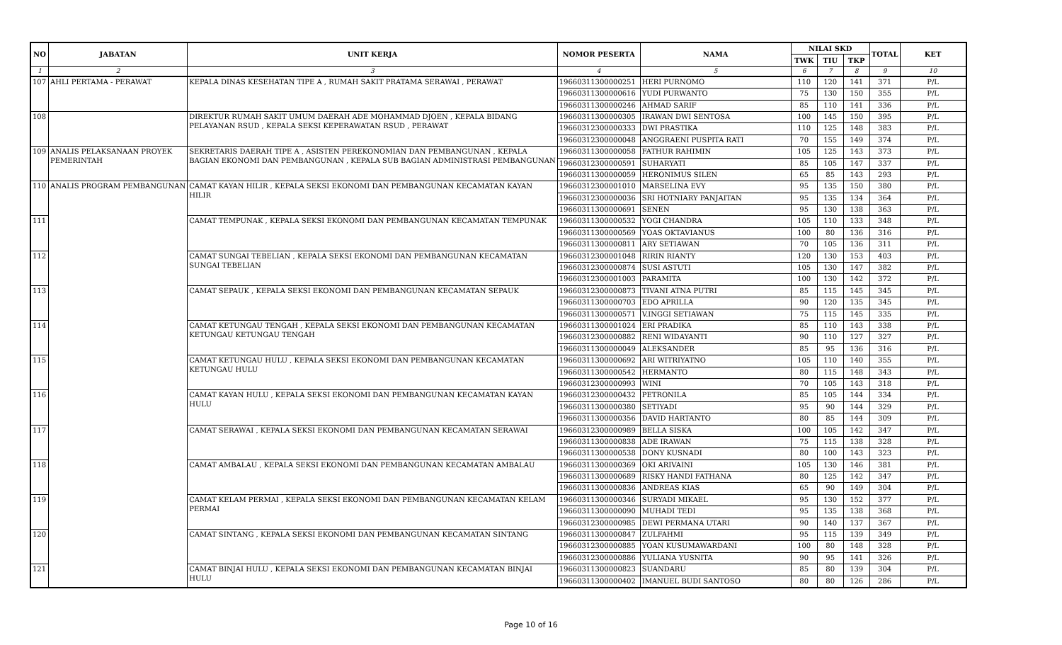| NO | JABATAN | UNIT KERJA | NOMOR PESERTA | NAMA | NILAI SKD | | | TOTAL | KET |
| --- | --- | --- | --- | --- | --- | --- | --- | --- | --- |
| | | | | | TWK | TIU | TKP | | |
| 1 | 2 | 3 | 4 | 5 | 6 | 7 | 8 | 9 | 10 |
| 107 | AHLI PERTAMA - PERAWAT | KEPALA DINAS KESEHATAN TIPE A , RUMAH SAKIT PRATAMA SERAWAI , PERAWAT | 19660311300000251 | HERI PURNOMO | 110 | 120 | 141 | 371 | P/L |
| | | | 19660311300000616 | YUDI PURWANTO | 75 | 130 | 150 | 355 | P/L |
| | | | 19660311300000246 | AHMAD SARIF | 85 | 110 | 141 | 336 | P/L |
| 108 | | DIREKTUR RUMAH SAKIT UMUM DAERAH ADE MOHAMMAD DJOEN , KEPALA BIDANG PELAYANAN RSUD , KEPALA SEKSI KEPERAWATAN RSUD , PERAWAT | 19660311300000305 | IRAWAN DWI SENTOSA | 100 | 145 | 150 | 395 | P/L |
| | | | 19660312300000333 | DWI PRASTIKA | 110 | 125 | 148 | 383 | P/L |
| | | | 19660312300000048 | ANGGRAENI PUSPITA RATI | 70 | 155 | 149 | 374 | P/L |
| 109 | ANALIS PELAKSANAAN PROYEK PEMERINTAH | SEKRETARIS DAERAH TIPE A , ASISTEN PEREKONOMIAN DAN PEMBANGUNAN , KEPALA BAGIAN EKONOMI DAN PEMBANGUNAN , KEPALA SUB BAGIAN ADMINISTRASI PEMBANGUNAN | 19660311300000058 | FATHUR RAHIMIN | 105 | 125 | 143 | 373 | P/L |
| | | | 19660312300000591 | SUHARYATI | 85 | 105 | 147 | 337 | P/L |
| | | | 19660311300000059 | HERONIMUS SILEN | 65 | 85 | 143 | 293 | P/L |
| 110 | ANALIS PROGRAM PEMBANGUNAN | CAMAT KAYAN HILIR , KEPALA SEKSI EKONOMI DAN PEMBANGUNAN KECAMATAN KAYAN HILIR | 19660312300001010 | MARSELINA EVY | 95 | 135 | 150 | 380 | P/L |
| | | | 19660312300000036 | SRI HOTNIARY PANJAITAN | 95 | 135 | 134 | 364 | P/L |
| | | | 19660311300000691 | SENEN | 95 | 130 | 138 | 363 | P/L |
| 111 | | CAMAT TEMPUNAK , KEPALA SEKSI EKONOMI DAN PEMBANGUNAN KECAMATAN TEMPUNAK | 19660311300000532 | YOGI CHANDRA | 105 | 110 | 133 | 348 | P/L |
| | | | 19660311300000569 | YOAS OKTAVIANUS | 100 | 80 | 136 | 316 | P/L |
| | | | 19660311300000811 | ARY SETIAWAN | 70 | 105 | 136 | 311 | P/L |
| 112 | | CAMAT SUNGAI TEBELIAN , KEPALA SEKSI EKONOMI DAN PEMBANGUNAN KECAMATAN SUNGAI TEBELIAN | 19660312300001048 | RIRIN RIANTY | 120 | 130 | 153 | 403 | P/L |
| | | | 19660312300000874 | SUSI ASTUTI | 105 | 130 | 147 | 382 | P/L |
| | | | 19660312300001003 | PARAMITA | 100 | 130 | 142 | 372 | P/L |
| 113 | | CAMAT SEPAUK , KEPALA SEKSI EKONOMI DAN PEMBANGUNAN KECAMATAN SEPAUK | 19660312300000873 | TIVANI ATNA PUTRI | 85 | 115 | 145 | 345 | P/L |
| | | | 19660311300000703 | EDO APRILLA | 90 | 120 | 135 | 345 | P/L |
| | | | 19660311300000571 | V.INGGI SETIAWAN | 75 | 115 | 145 | 335 | P/L |
| 114 | | CAMAT KETUNGAU TENGAH , KEPALA SEKSI EKONOMI DAN PEMBANGUNAN KECAMATAN KETUNGAU KETUNGAU TENGAH | 19660311300001024 | ERI PRADIKA | 85 | 110 | 143 | 338 | P/L |
| | | | 19660312300000882 | RENI WIDAYANTI | 90 | 110 | 127 | 327 | P/L |
| | | | 19660311300000049 | ALEKSANDER | 85 | 95 | 136 | 316 | P/L |
| 115 | | CAMAT KETUNGAU HULU , KEPALA SEKSI EKONOMI DAN PEMBANGUNAN KECAMATAN KETUNGAU HULU | 19660311300000692 | ARI WITRIYATNO | 105 | 110 | 140 | 355 | P/L |
| | | | 19660311300000542 | HERMANTO | 80 | 115 | 148 | 343 | P/L |
| | | | 19660312300000993 | WINI | 70 | 105 | 143 | 318 | P/L |
| 116 | | CAMAT KAYAN HULU , KEPALA SEKSI EKONOMI DAN PEMBANGUNAN KECAMATAN KAYAN HULU | 19660312300000432 | PETRONILA | 85 | 105 | 144 | 334 | P/L |
| | | | 19660311300000380 | SETIYADI | 95 | 90 | 144 | 329 | P/L |
| | | | 19660311300000356 | DAVID HARTANTO | 80 | 85 | 144 | 309 | P/L |
| 117 | | CAMAT SERAWAI , KEPALA SEKSI EKONOMI DAN PEMBANGUNAN KECAMATAN SERAWAI | 19660312300000989 | BELLA SISKA | 100 | 105 | 142 | 347 | P/L |
| | | | 19660311300000838 | ADE IRAWAN | 75 | 115 | 138 | 328 | P/L |
| | | | 19660311300000538 | DONY KUSNADI | 80 | 100 | 143 | 323 | P/L |
| 118 | | CAMAT AMBALAU , KEPALA SEKSI EKONOMI DAN PEMBANGUNAN KECAMATAN AMBALAU | 19660311300000369 | OKI ARIVAINI | 105 | 130 | 146 | 381 | P/L |
| | | | 19660311300000689 | RISKY HANDI FATHANA | 80 | 125 | 142 | 347 | P/L |
| | | | 19660311300000836 | ANDREAS KIAS | 65 | 90 | 149 | 304 | P/L |
| 119 | | CAMAT KELAM PERMAI , KEPALA SEKSI EKONOMI DAN PEMBANGUNAN KECAMATAN KELAM PERMAI | 19660311300000346 | SURYADI MIKAEL | 95 | 130 | 152 | 377 | P/L |
| | | | 19660311300000090 | MUHADI TEDI | 95 | 135 | 138 | 368 | P/L |
| | | | 19660312300000985 | DEWI PERMANA UTARI | 90 | 140 | 137 | 367 | P/L |
| 120 | | CAMAT SINTANG , KEPALA SEKSI EKONOMI DAN PEMBANGUNAN KECAMATAN SINTANG | 19660311300000847 | ZULFAHMI | 95 | 115 | 139 | 349 | P/L |
| | | | 19660312300000885 | YOAN KUSUMAWARDANI | 100 | 80 | 148 | 328 | P/L |
| | | | 19660312300000886 | YULIANA YUSNITA | 90 | 95 | 141 | 326 | P/L |
| 121 | | CAMAT BINJAI HULU , KEPALA SEKSI EKONOMI DAN PEMBANGUNAN KECAMATAN BINJAI HULU | 19660311300000823 | SUANDARU | 85 | 80 | 139 | 304 | P/L |
| | | | 19660311300000402 | IMANUEL BUDI SANTOSO | 80 | 80 | 126 | 286 | P/L |
Page 10 of 16